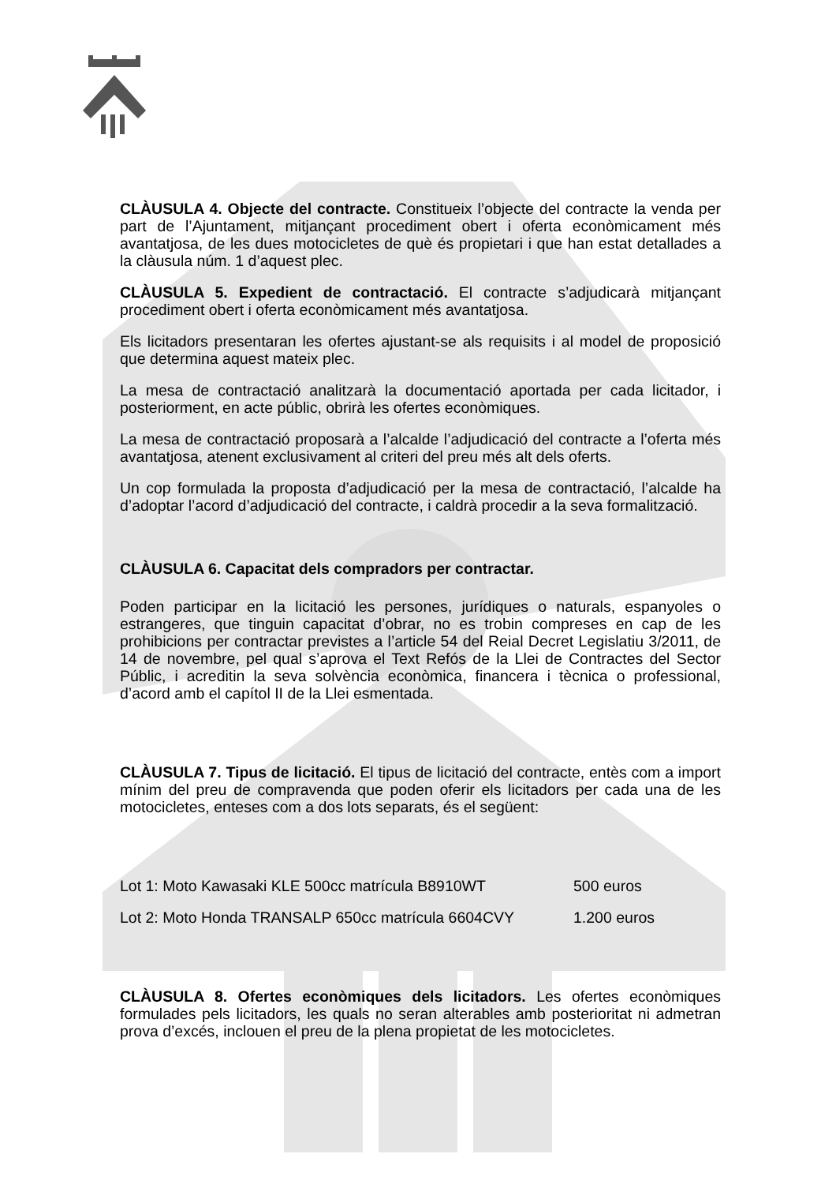CLÀUSULA 4. Objecte del contracte. Constitueix l’objecte del contracte la venda per part de l’Ajuntament, mitjançant procediment obert i oferta econòmicament més avantatjosa, de les dues motocicletes de què és propietari i que han estat detallades a la clàusula núm. 1 d’aquest plec.
CLÀUSULA 5. Expedient de contractació. El contracte s’adjudicarà mitjançant procediment obert i oferta econòmicament més avantatjosa.
Els licitadors presentaran les ofertes ajustant-se als requisits i al model de proposició que determina aquest mateix plec.
La mesa de contractació analitzarà la documentació aportada per cada licitador, i posteriorment, en acte públic, obrirà les ofertes econòmiques.
La mesa de contractació proposarà a l’alcalde l’adjudicació del contracte a l’oferta més avantatjosa, atenent exclusivament al criteri del preu més alt dels oferts.
Un cop formulada la proposta d’adjudicació per la mesa de contractació, l’alcalde ha d’adoptar l’acord d’adjudicació del contracte, i caldrà procedir a la seva formalització.
CLÀUSULA 6. Capacitat dels compradors per contractar.
Poden participar en la licitació les persones, jurídiques o naturals, espanyoles o estrangeres, que tinguin capacitat d’obrar, no es trobin compreses en cap de les prohibicions per contractar previstes a l’article 54 del Reial Decret Legislatiu 3/2011, de 14 de novembre, pel qual s’aprova el Text Refós de la Llei de Contractes del Sector Públic, i acreditin la seva solvència econòmica, financera i tècnica o professional, d’acord amb el capítol II de la Llei esmentada.
CLÀUSULA 7. Tipus de licitació. El tipus de licitació del contracte, entès com a import mínim del preu de compravenda que poden oferir els licitadors per cada una de les motocicletes, enteses com a dos lots separats, és el següent:
Lot 1: Moto Kawasaki KLE 500cc matrícula B8910WT 500 euros
Lot 2: Moto Honda TRANSALP 650cc matrícula 6604CVY 1.200 euros
CLÀUSULA 8. Ofertes econòmiques dels licitadors. Les ofertes econòmiques formulades pels licitadors, les quals no seran alterables amb posterioritat ni admetran prova d’excés, inclouen el preu de la plena propietat de les motocicletes.